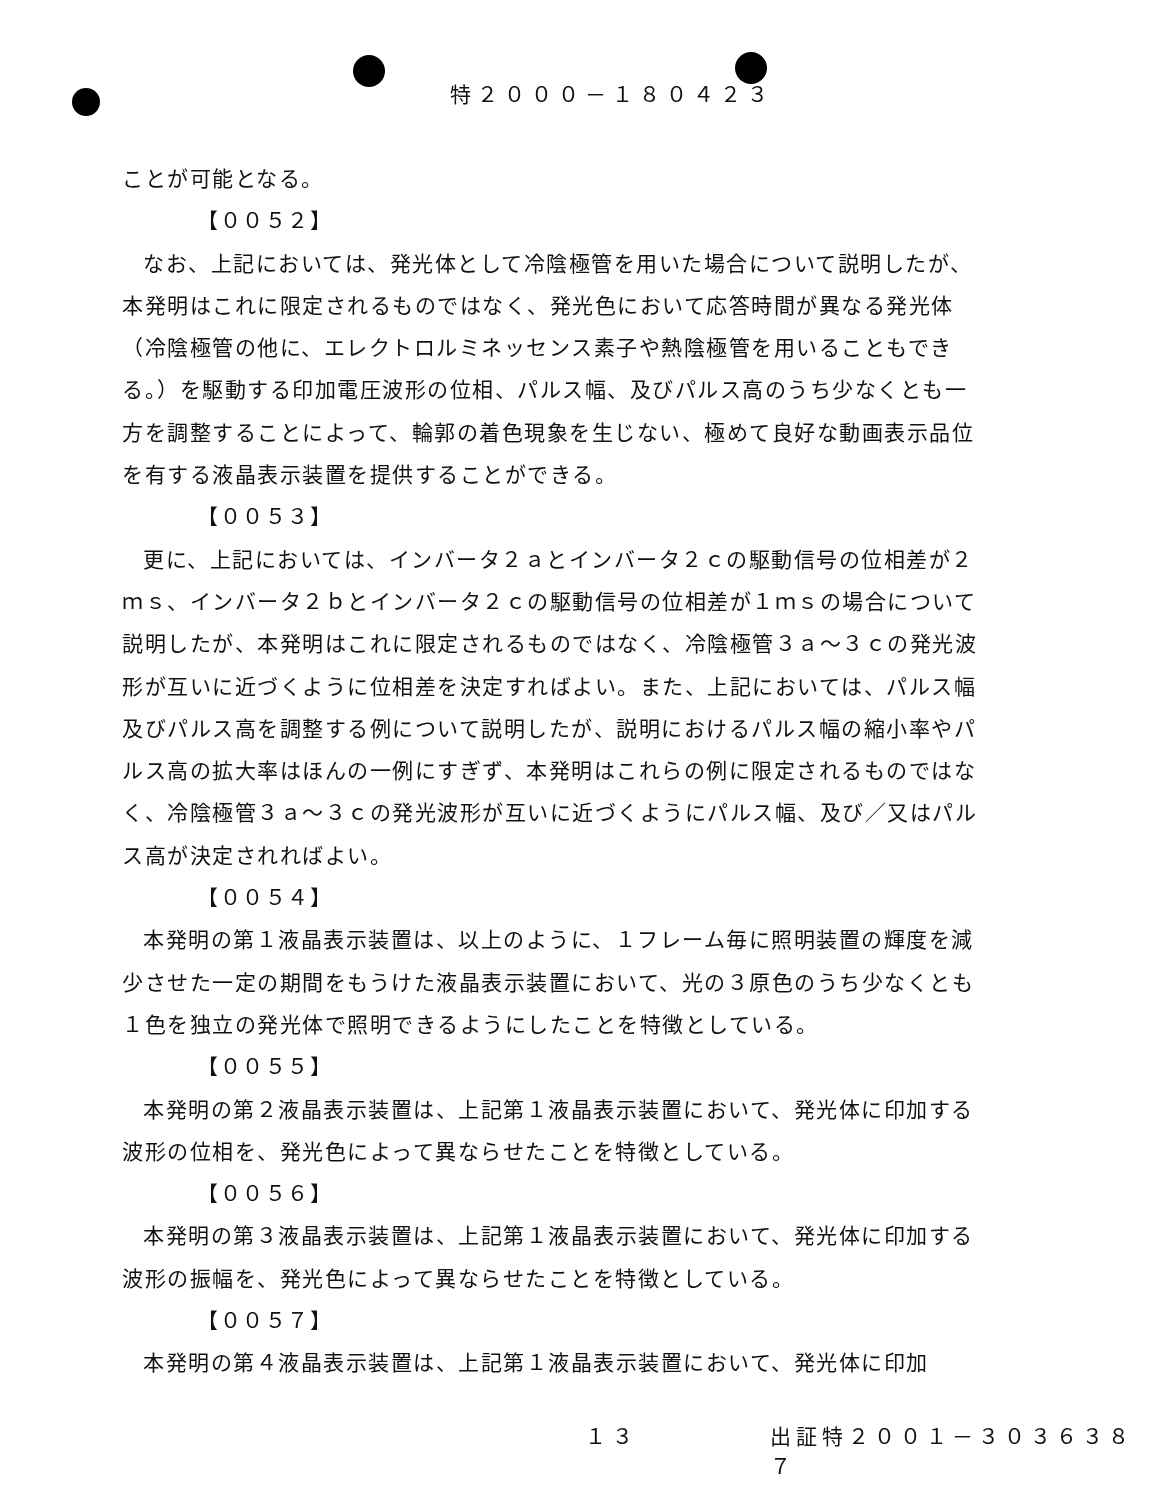特２０００－１８０４２３
ことが可能となる。
【００５２】
なお、上記においては、発光体として冷陰極管を用いた場合について説明したが、本発明はこれに限定されるものではなく、発光色において応答時間が異なる発光体（冷陰極管の他に、エレクトロルミネッセンス素子や熱陰極管を用いることもできる。）を駆動する印加電圧波形の位相、パルス幅、及びパルス高のうち少なくとも一方を調整することによって、輪郭の着色現象を生じない、極めて良好な動画表示品位を有する液晶表示装置を提供することができる。
【００５３】
更に、上記においては、インバータ２ａとインバータ２ｃの駆動信号の位相差が２ｍｓ、インバータ２ｂとインバータ２ｃの駆動信号の位相差が１ｍｓの場合について説明したが、本発明はこれに限定されるものではなく、冷陰極管３ａ～３ｃの発光波形が互いに近づくように位相差を決定すればよい。また、上記においては、パルス幅及びパルス高を調整する例について説明したが、説明におけるパルス幅の縮小率やパルス高の拡大率はほんの一例にすぎず、本発明はこれらの例に限定されるものではなく、冷陰極管３ａ～３ｃの発光波形が互いに近づくようにパルス幅、及び／又はパルス高が決定されればよい。
【００５４】
本発明の第１液晶表示装置は、以上のように、１フレーム毎に照明装置の輝度を減少させた一定の期間をもうけた液晶表示装置において、光の３原色のうち少なくとも１色を独立の発光体で照明できるようにしたことを特徴としている。
【００５５】
本発明の第２液晶表示装置は、上記第１液晶表示装置において、発光体に印加する波形の位相を、発光色によって異ならせたことを特徴としている。
【００５６】
本発明の第３液晶表示装置は、上記第１液晶表示装置において、発光体に印加する波形の振幅を、発光色によって異ならせたことを特徴としている。
【００５７】
本発明の第４液晶表示装置は、上記第１液晶表示装置において、発光体に印加
１３ 出証特２００１－３０３６３８７